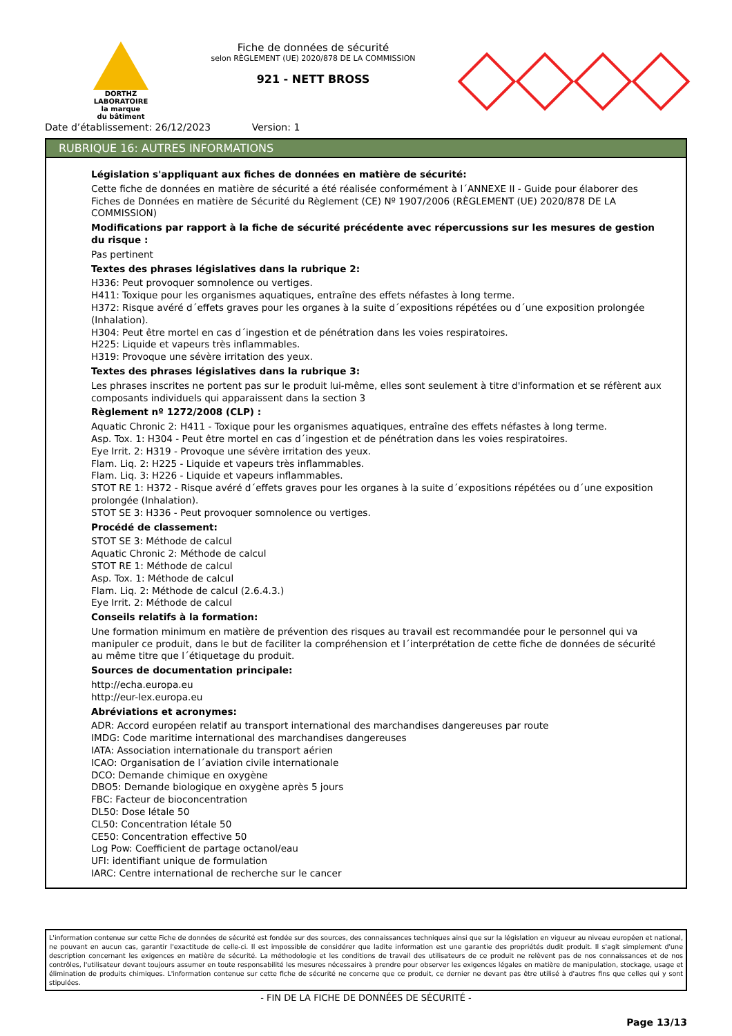DORTHZ
LABORATOIRE
la marque
du bâtiment
Fiche de données de sécurité
selon RÈGLEMENT (UE) 2020/878 DE LA COMMISSION
921 - NETT BROSS
Date d’établissement: 26/12/2023 Version: 1
RUBRIQUE 16: AUTRES INFORMATIONS
Législation s'appliquant aux fiches de données en matière de sécurité:
Cette fiche de données en matière de sécurité a été réalisée conformément à l´ANNEXE II - Guide pour élaborer des Fiches de Données en matière de Sécurité du Règlement (CE) Nº 1907/2006 (RÈGLEMENT (UE) 2020/878 DE LA COMMISSION)
Modifications par rapport à la fiche de sécurité précédente avec répercussions sur les mesures de gestion du risque :
Pas pertinent
Textes des phrases législatives dans la rubrique 2:
H336: Peut provoquer somnolence ou vertiges.
H411: Toxique pour les organismes aquatiques, entraîne des effets néfastes à long terme.
H372: Risque avéré d´effets graves pour les organes à la suite d´expositions répétées ou d´une exposition prolongée (Inhalation).
H304: Peut être mortel en cas d´ingestion et de pénétration dans les voies respiratoires.
H225: Liquide et vapeurs très inflammables.
H319: Provoque une sévère irritation des yeux.
Textes des phrases législatives dans la rubrique 3:
Les phrases inscrites ne portent pas sur le produit lui-même, elles sont seulement à titre d'information et se réfèrent aux composants individuels qui apparaissent dans la section 3
Règlement nº 1272/2008 (CLP) :
Aquatic Chronic 2: H411 - Toxique pour les organismes aquatiques, entraîne des effets néfastes à long terme.
Asp. Tox. 1: H304 - Peut être mortel en cas d´ingestion et de pénétration dans les voies respiratoires.
Eye Irrit. 2: H319 - Provoque une sévère irritation des yeux.
Flam. Liq. 2: H225 - Liquide et vapeurs très inflammables.
Flam. Liq. 3: H226 - Liquide et vapeurs inflammables.
STOT RE 1: H372 - Risque avéré d´effets graves pour les organes à la suite d´expositions répétées ou d´une exposition prolongée (Inhalation).
STOT SE 3: H336 - Peut provoquer somnolence ou vertiges.
Procédé de classement:
STOT SE 3: Méthode de calcul
Aquatic Chronic 2: Méthode de calcul
STOT RE 1: Méthode de calcul
Asp. Tox. 1: Méthode de calcul
Flam. Liq. 2: Méthode de calcul (2.6.4.3.)
Eye Irrit. 2: Méthode de calcul
Conseils relatifs à la formation:
Une formation minimum en matière de prévention des risques au travail est recommandée pour le personnel qui va manipuler ce produit, dans le but de faciliter la compréhension et l´interprétation de cette fiche de données de sécurité au même titre que l´étiquetage du produit.
Sources de documentation principale:
http://echa.europa.eu
http://eur-lex.europa.eu
Abréviations et acronymes:
ADR: Accord européen relatif au transport international des marchandises dangereuses par route
IMDG: Code maritime international des marchandises dangereuses
IATA: Association internationale du transport aérien
ICAO: Organisation de l´aviation civile internationale
DCO: Demande chimique en oxygène
DBO5: Demande biologique en oxygène après 5 jours
FBC: Facteur de bioconcentration
DL50: Dose létale 50
CL50: Concentration létale 50
CE50: Concentration effective 50
Log Pow: Coefficient de partage octanol/eau
UFI: identifiant unique de formulation
IARC: Centre international de recherche sur le cancer
L'information contenue sur cette Fiche de données de sécurité est fondée sur des sources, des connaissances techniques ainsi que sur la législation en vigueur au niveau européen et national, ne pouvant en aucun cas, garantir l'exactitude de celle-ci. Il est impossible de considérer que ladite information est une garantie des propriétés dudit produit. Il s'agit simplement d'une description concernant les exigences en matière de sécurité. La méthodologie et les conditions de travail des utilisateurs de ce produit ne relèvent pas de nos connaissances et de nos contrôles, l'utilisateur devant toujours assumer en toute responsabilité les mesures nécessaires à prendre pour observer les exigences légales en matière de manipulation, stockage, usage et élimination de produits chimiques. L'information contenue sur cette fiche de sécurité ne concerne que ce produit, ce dernier ne devant pas être utilisé à d'autres fins que celles qui y sont stipulées.
- FIN DE LA FICHE DE DONNÉES DE SÉCURITÉ -
Page 13/13